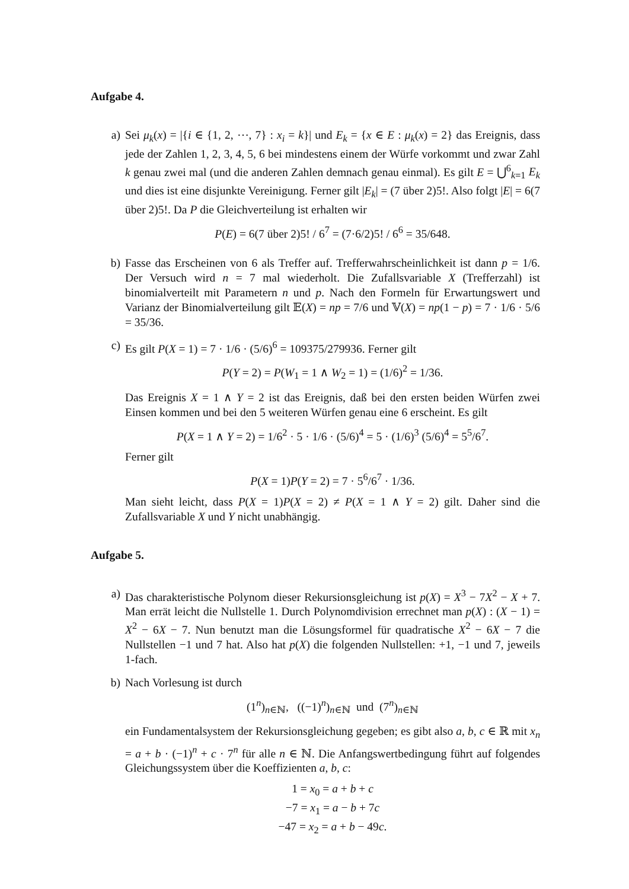Aufgabe 4.
a) Sei μ<sub>k</sub>(x) = |{i ∈ {1, 2, ⋯, 7} : x<sub>i</sub> = k}| und E<sub>k</sub> = {x ∈ E : μ<sub>k</sub>(x) = 2} das Ereignis, dass jede der Zahlen 1, 2, 3, 4, 5, 6 bei mindestens einem der Würfe vorkommt und zwar Zahl k genau zwei mal (und die anderen Zahlen demnach genau einmal). Es gilt E = ⋃<sup>6</sup><sub>k=1</sub> E<sub>k</sub> und dies ist eine disjunkte Vereinigung. Ferner gilt |E<sub>k</sub>| = (7 über 2)5!. Also folgt |E| = 6(7 über 2)5!. Da P die Gleichverteilung ist erhalten wir
P(E) = 6(7 über 2)5! / 6<sup>7</sup> = (7·6/2)5! / 6<sup>6</sup> = 35/648.
b) Fasse das Erscheinen von 6 als Treffer auf. Trefferwahrscheinlichkeit ist dann p = 1/6. Der Versuch wird n = 7 mal wiederholt. Die Zufallsvariable X (Trefferzahl) ist binomialverteilt mit Parametern n und p. Nach den Formeln für Erwartungswert und Varianz der Binomialverteilung gilt 𝔼(X) = np = 7/6 und 𝕍(X) = np(1 − p) = 7 · 1/6 · 5/6 = 35/36.
c) Es gilt P(X = 1) = 7 · 1/6 · (5/6)<sup>6</sup> = 109375/279936. Ferner gilt
P(Y = 2) = P(W<sub>1</sub> = 1 ∧ W<sub>2</sub> = 1) = (1/6)<sup>2</sup> = 1/36.
Das Ereignis X = 1 ∧ Y = 2 ist das Ereignis, daß bei den ersten beiden Würfen zwei Einsen kommen und bei den 5 weiteren Würfen genau eine 6 erscheint. Es gilt
P(X = 1 ∧ Y = 2) = 1/6<sup>2</sup> · 5 · 1/6 · (5/6)<sup>4</sup> = 5 · (1/6)<sup>3</sup> (5/6)<sup>4</sup> = 5<sup>5</sup>/6<sup>7</sup>.
Ferner gilt
P(X = 1)P(Y = 2) = 7 · 5<sup>6</sup>/6<sup>7</sup> · 1/36.
Man sieht leicht, dass P(X = 1)P(X = 2) ≠ P(X = 1 ∧ Y = 2) gilt. Daher sind die Zufallsvariable X und Y nicht unabhängig.
Aufgabe 5.
a) Das charakteristische Polynom dieser Rekursionsgleichung ist p(X) = X<sup>3</sup> − 7X<sup>2</sup> − X + 7. Man errät leicht die Nullstelle 1. Durch Polynomdivision errechnet man p(X) : (X − 1) = X<sup>2</sup> − 6X − 7. Nun benutzt man die Lösungsformel für quadratische X<sup>2</sup> − 6X − 7 die Nullstellen −1 und 7 hat. Also hat p(X) die folgenden Nullstellen: +1, −1 und 7, jeweils 1-fach.
b) Nach Vorlesung ist durch
(1<sup>n</sup>)<sub>n∈ℕ</sub>, ((−1)<sup>n</sup>)<sub>n∈ℕ</sub> und (7<sup>n</sup>)<sub>n∈ℕ</sub>
ein Fundamentalsystem der Rekursionsgleichung gegeben; es gibt also a, b, c ∈ ℝ mit x<sub>n</sub> = a + b · (−1)<sup>n</sup> + c · 7<sup>n</sup> für alle n ∈ ℕ. Die Anfangswertbedingung führt auf folgendes Gleichungssystem über die Koeffizienten a, b, c:
1 = x<sub>0</sub> = a + b + c
−7 = x<sub>1</sub> = a − b + 7c
−47 = x<sub>2</sub> = a + b − 49c.